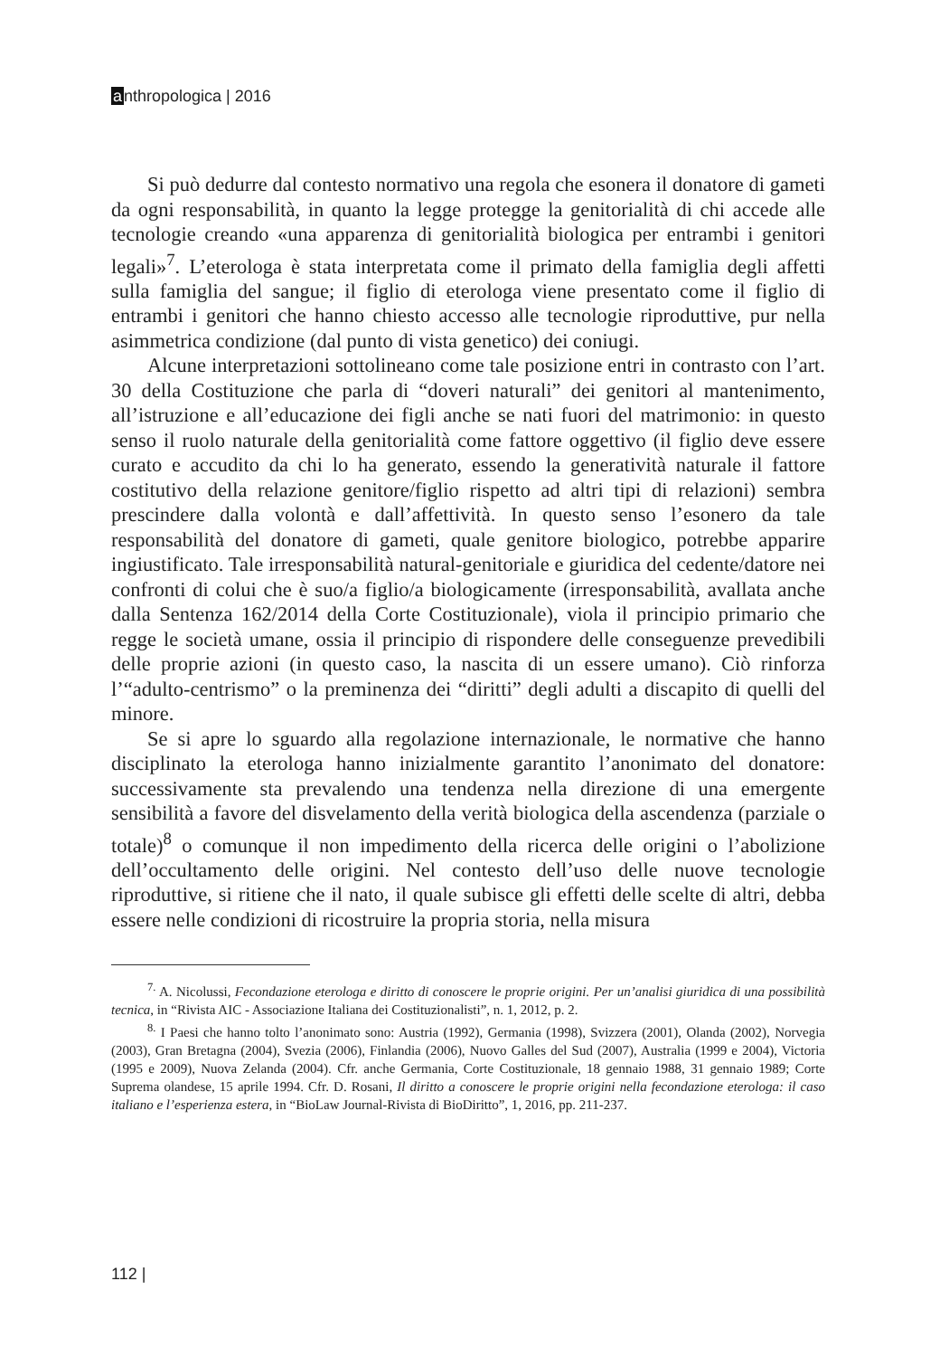anthropologica | 2016
Si può dedurre dal contesto normativo una regola che esonera il donatore di gameti da ogni responsabilità, in quanto la legge protegge la genitorialità di chi accede alle tecnologie creando «una apparenza di genitorialità biologica per entrambi i genitori legali»<sup>7</sup>. L’eterologa è stata interpretata come il primato della famiglia degli affetti sulla famiglia del sangue; il figlio di eterologa viene presentato come il figlio di entrambi i genitori che hanno chiesto accesso alle tecnologie riproduttive, pur nella asimmetrica condizione (dal punto di vista genetico) dei coniugi.
Alcune interpretazioni sottolineano come tale posizione entri in contrasto con l’art. 30 della Costituzione che parla di “doveri naturali” dei genitori al mantenimento, all’istruzione e all’educazione dei figli anche se nati fuori del matrimonio: in questo senso il ruolo naturale della genitorialità come fattore oggettivo (il figlio deve essere curato e accudito da chi lo ha generato, essendo la generatività naturale il fattore costitutivo della relazione genitore/figlio rispetto ad altri tipi di relazioni) sembra prescindere dalla volontà e dall’affettività. In questo senso l’esonero da tale responsabilità del donatore di gameti, quale genitore biologico, potrebbe apparire ingiustificato. Tale irresponsabilità natural-genitoriale e giuridica del cedente/datore nei confronti di colui che è suo/a figlio/a biologicamente (irresponsabilità, avallata anche dalla Sentenza 162/2014 della Corte Costituzionale), viola il principio primario che regge le società umane, ossia il principio di rispondere delle conseguenze prevedibili delle proprie azioni (in questo caso, la nascita di un essere umano). Ciò rinforza l’“adulto-centrismo” o la preminenza dei “diritti” degli adulti a discapito di quelli del minore.
Se si apre lo sguardo alla regolazione internazionale, le normative che hanno disciplinato la eterologa hanno inizialmente garantito l’anonimato del donatore: successivamente sta prevalendo una tendenza nella direzione di una emergente sensibilità a favore del disvelamento della verità biologica della ascendenza (parziale o totale)<sup>8</sup> o comunque il non impedimento della ricerca delle origini o l’abolizione dell’occultamento delle origini. Nel contesto dell’uso delle nuove tecnologie riproduttive, si ritiene che il nato, il quale subisce gli effetti delle scelte di altri, debba essere nelle condizioni di ricostruire la propria storia, nella misura
<sup>7.</sup> A. Nicolussi, Fecondazione eterologa e diritto di conoscere le proprie origini. Per un’analisi giuridica di una possibilità tecnica, in “Rivista AIC - Associazione Italiana dei Costituzionalisti”, n. 1, 2012, p. 2.
<sup>8.</sup> I Paesi che hanno tolto l’anonimato sono: Austria (1992), Germania (1998), Svizzera (2001), Olanda (2002), Norvegia (2003), Gran Bretagna (2004), Svezia (2006), Finlandia (2006), Nuovo Galles del Sud (2007), Australia (1999 e 2004), Victoria (1995 e 2009), Nuova Zelanda (2004). Cfr. anche Germania, Corte Costituzionale, 18 gennaio 1988, 31 gennaio 1989; Corte Suprema olandese, 15 aprile 1994. Cfr. D. Rosani, Il diritto a conoscere le proprie origini nella fecondazione eterologa: il caso italiano e l’esperienza estera, in “BioLaw Journal-Rivista di BioDiritto”, 1, 2016, pp. 211-237.
112 |